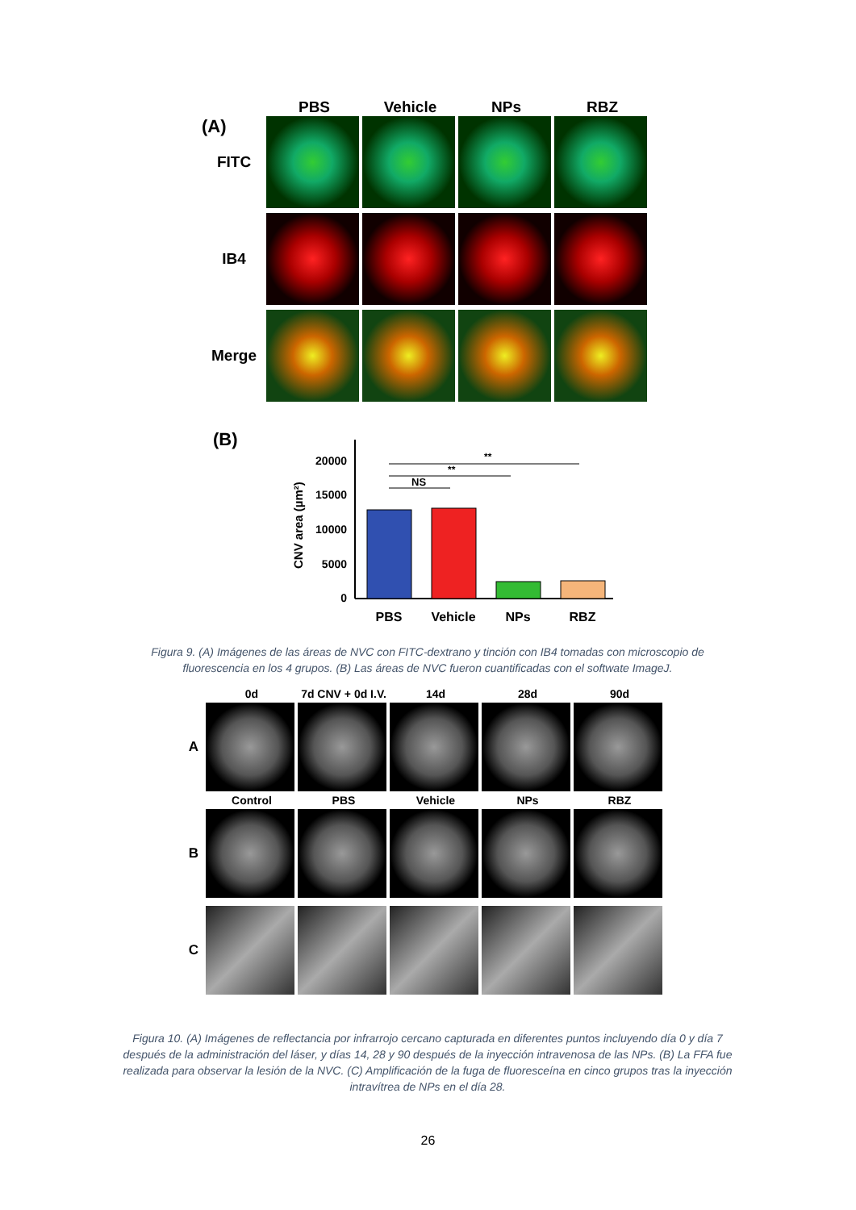PBS Vehicle NPs RBZ
(A)
FITC
IB4
Merge
(B)
CNV area (µm²)
0
5000
10000
15000
20000
**
**
NS
PBS
Vehicle
NPs
RBZ
Figura 9. (A) Imágenes de las áreas de NVC con FITC-dextrano y tinción con IB4 tomadas con microscopio de fluorescencia en los 4 grupos. (B) Las áreas de NVC fueron cuantificadas con el softwate ImageJ.
0d 7d CNV + 0d I.V.
14d 28d 90d
A
Control PBS Vehicle NPs RBZ
B
C
Figura 10. (A) Imágenes de reflectancia por infrarrojo cercano capturada en diferentes puntos incluyendo día 0 y día 7 después de la administración del láser, y días 14, 28 y 90 después de la inyección intravenosa de las NPs. (B) La FFA fue realizada para observar la lesión de la NVC. (C) Amplificación de la fuga de fluoresceína en cinco grupos tras la inyección intravítrea de NPs en el día 28.
26